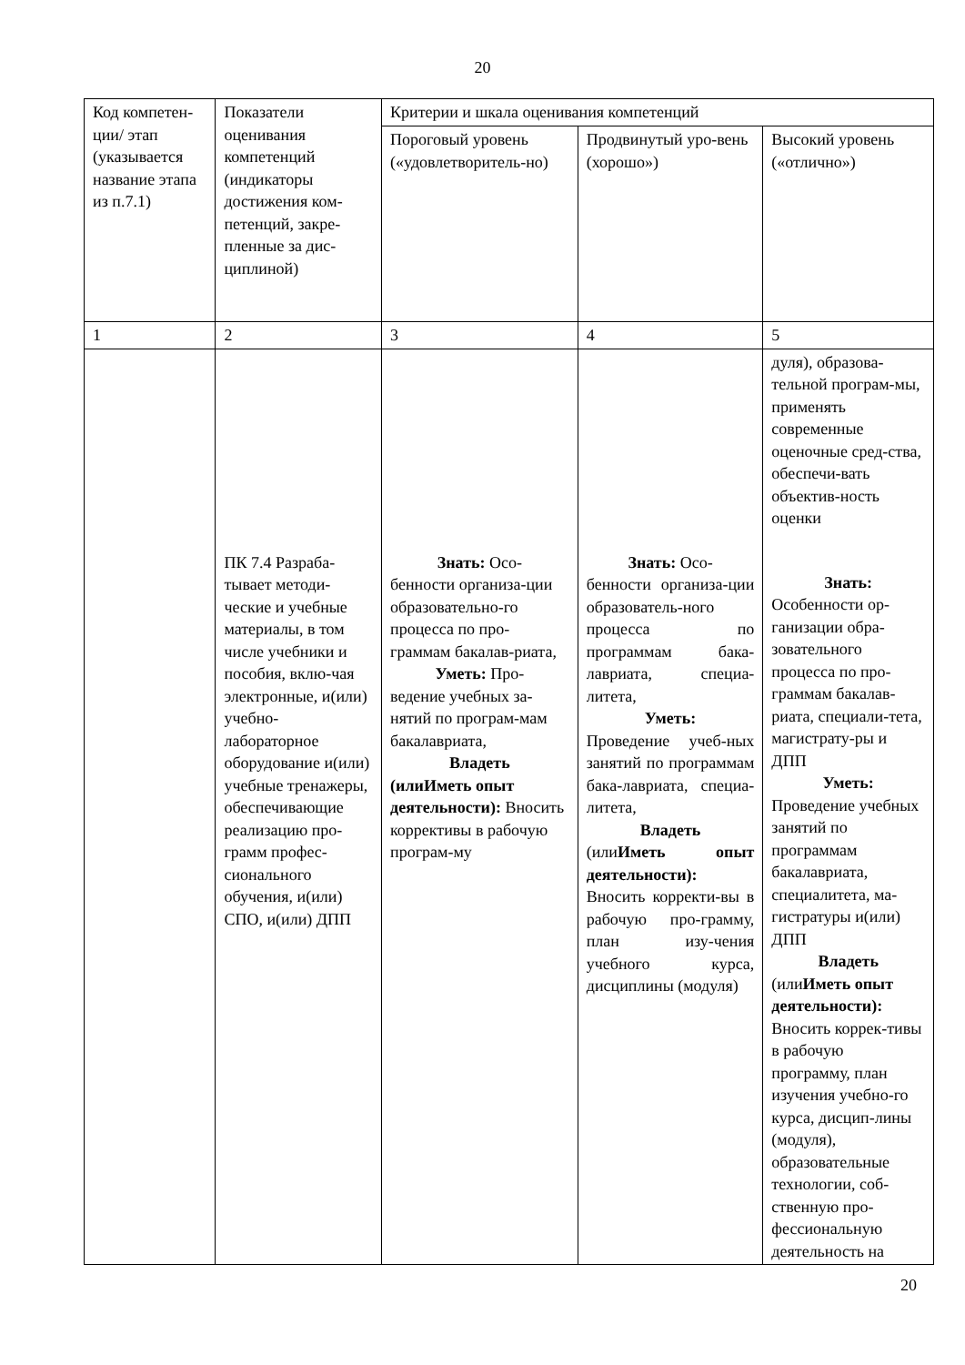20
| Код компетен-ции/ этап (указывается название этапа из п.7.1) | Показатели оценивания компетенций (индикаторы достижения ком-петенций, закре-пленные за дис-циплиной) | Критерии и шкала оценивания компетенций | | |
| | | Пороговый уровень («удовлетворитель-но) | Продвинутый уро-вень (хорошо») | Высокий уровень («отлично») |
| 1 | 2 | 3 | 4 | 5 |
| | ПК 7.4 Разраба-тывает методи-ческие и учебные материалы, в том числе учебники и пособия, вклю-чая электронные, и(или) учебно-лабораторное оборудование и(или) учебные тренажеры, обеспечивающие реализацию про-грамм профес-сионального обучения, и(или) СПО, и(или) ДПП | Знать: Осо- бенности организа-ции образовательно-го процесса по про-граммам бакалав-риата, Уметь: Про- ведение учебных за-нятий по програм-мам бакалавриата, Владеть (или Иметь опыт деятельности): Вносить коррективы в рабочую програм-му | Знать: Осо- бенности организа-ции образователь-ного процесса по программам бака-лавриата, специа-литета, Уметь: Проведение учеб-ных занятий по программам бака-лавриата, специа-литета, Владеть (или Иметь опыт деятельности): Вносить корректи-вы в рабочую про-грамму, план изу-чения учебного курса, дисциплины (модуля) | дуля), образова-тельной програм-мы, применять современные оценочные сред-ства, обеспечи-вать объектив-ность оценки Знать: Особенности ор-ганизации обра-зовательного процесса по про-граммам бакалав-риата, специали-тета, магистрату-ры и ДПП Уметь: Проведение учебных занятий по программам бакалавриата, специалитета, ма-гистратуры и(или) ДПП Владеть (или Иметь опыт деятельности): Вносить коррек-тивы в рабочую программу, план изучения учебно-го курса, дисцип-лины (модуля), образовательные технологии, соб-ственную про-фессиональную деятельность на |
20